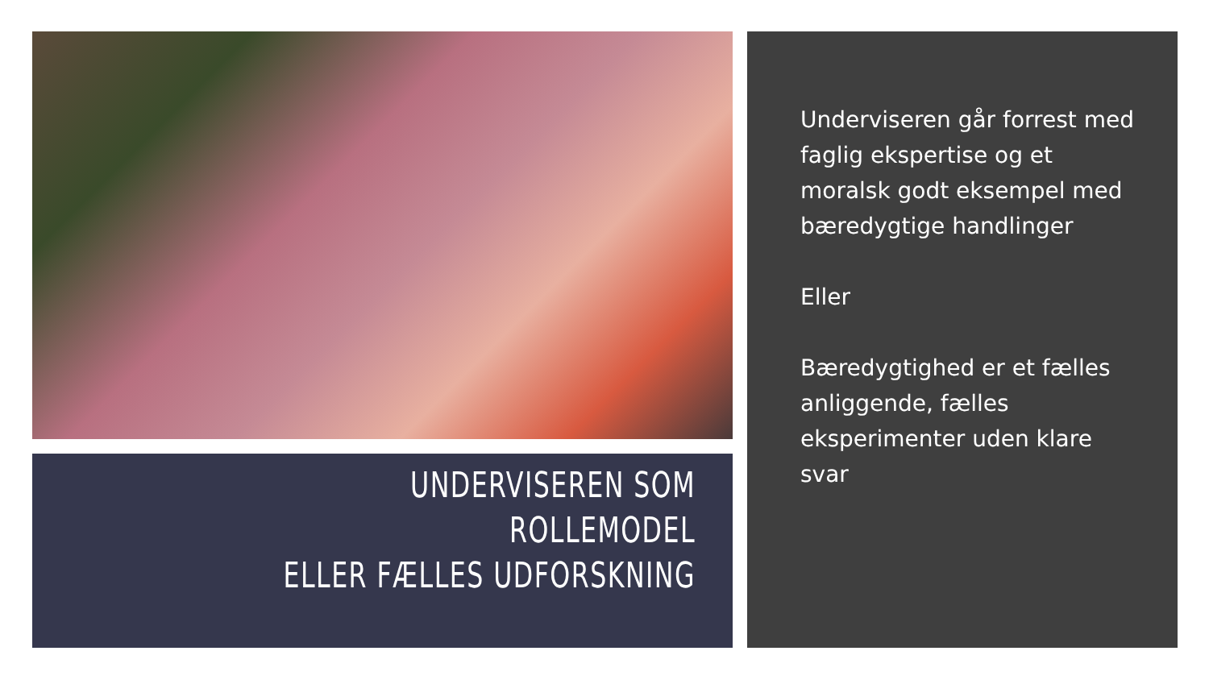UNDERVISEREN SOM ROLLEMODEL
ELLER FÆLLES UDFORSKNING
Underviseren går forrest med faglig ekspertise og et moralsk godt eksempel med bæredygtige handlinger
Eller
Bæredygtighed er et fælles anliggende, fælles eksperimenter uden klare svar